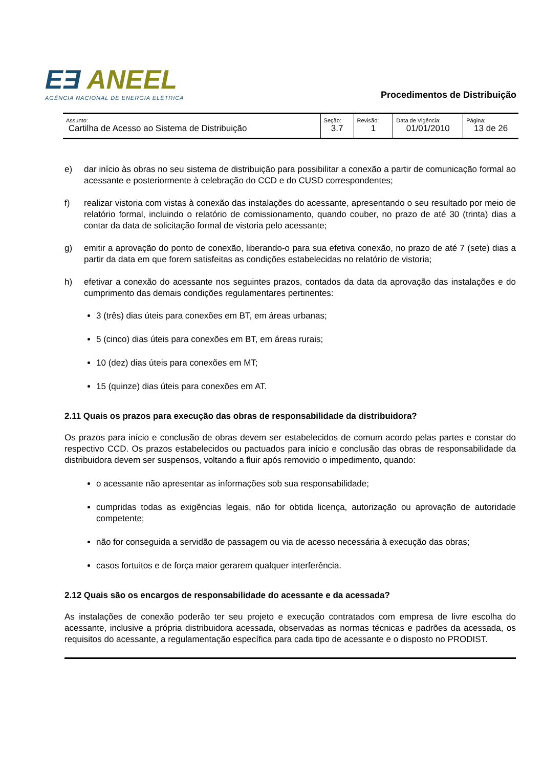EƎ ANEEL
AGÊNCIA NACIONAL DE ENERGIA ELÉTRICA
Procedimentos de Distribuição
| Assunto: Cartilha de Acesso ao Sistema de Distribuição | Seção: 3.7 | Revisão: 1 | Data de Vigência: 01/01/2010 | Página: 13 de 26 |
e) dar início às obras no seu sistema de distribuição para possibilitar a conexão a partir de comunicação formal ao acessante e posteriormente à celebração do CCD e do CUSD correspondentes;
f) realizar vistoria com vistas à conexão das instalações do acessante, apresentando o seu resultado por meio de relatório formal, incluindo o relatório de comissionamento, quando couber, no prazo de até 30 (trinta) dias a contar da data de solicitação formal de vistoria pelo acessante;
g) emitir a aprovação do ponto de conexão, liberando-o para sua efetiva conexão, no prazo de até 7 (sete) dias a partir da data em que forem satisfeitas as condições estabelecidas no relatório de vistoria;
h) efetivar a conexão do acessante nos seguintes prazos, contados da data da aprovação das instalações e do cumprimento das demais condições regulamentares pertinentes:
3 (três) dias úteis para conexões em BT, em áreas urbanas;
5 (cinco) dias úteis para conexões em BT, em áreas rurais;
10 (dez) dias úteis para conexões em MT;
15 (quinze) dias úteis para conexões em AT.
2.11 Quais os prazos para execução das obras de responsabilidade da distribuidora?
Os prazos para início e conclusão de obras devem ser estabelecidos de comum acordo pelas partes e constar do respectivo CCD. Os prazos estabelecidos ou pactuados para início e conclusão das obras de responsabilidade da distribuidora devem ser suspensos, voltando a fluir após removido o impedimento, quando:
o acessante não apresentar as informações sob sua responsabilidade;
cumpridas todas as exigências legais, não for obtida licença, autorização ou aprovação de autoridade competente;
não for conseguida a servidão de passagem ou via de acesso necessária à execução das obras;
casos fortuitos e de força maior gerarem qualquer interferência.
2.12 Quais são os encargos de responsabilidade do acessante e da acessada?
As instalações de conexão poderão ter seu projeto e execução contratados com empresa de livre escolha do acessante, inclusive a própria distribuidora acessada, observadas as normas técnicas e padrões da acessada, os requisitos do acessante, a regulamentação específica para cada tipo de acessante e o disposto no PRODIST.